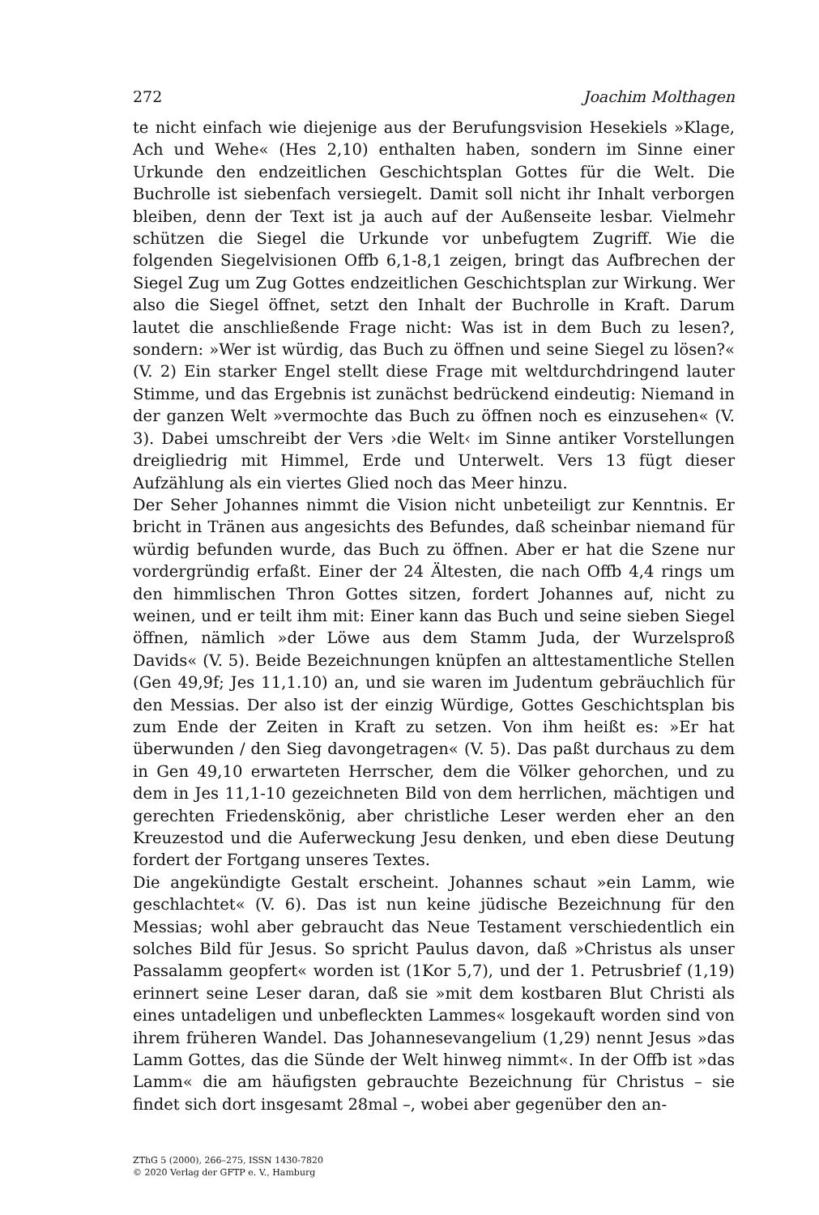272 Joachim Molthagen
te nicht einfach wie diejenige aus der Berufungsvision Hesekiels »Klage, Ach und Wehe« (Hes 2,10) enthalten haben, sondern im Sinne einer Urkunde den endzeitlichen Geschichtsplan Gottes für die Welt. Die Buchrolle ist siebenfach versiegelt. Damit soll nicht ihr Inhalt verborgen bleiben, denn der Text ist ja auch auf der Außenseite lesbar. Vielmehr schützen die Siegel die Urkunde vor unbefugtem Zugriff. Wie die folgenden Siegelvisionen Offb 6,1-8,1 zeigen, bringt das Aufbrechen der Siegel Zug um Zug Gottes endzeitlichen Geschichtsplan zur Wirkung. Wer also die Siegel öffnet, setzt den Inhalt der Buchrolle in Kraft. Darum lautet die anschließende Frage nicht: Was ist in dem Buch zu lesen?, sondern: »Wer ist würdig, das Buch zu öffnen und seine Siegel zu lösen?« (V. 2) Ein starker Engel stellt diese Frage mit weltdurchdringend lauter Stimme, und das Ergebnis ist zunächst bedrückend eindeutig: Niemand in der ganzen Welt »vermochte das Buch zu öffnen noch es einzusehen« (V. 3). Dabei umschreibt der Vers ›die Welt‹ im Sinne antiker Vorstellungen dreigliedrig mit Himmel, Erde und Unterwelt. Vers 13 fügt dieser Aufzählung als ein viertes Glied noch das Meer hinzu.
Der Seher Johannes nimmt die Vision nicht unbeteiligt zur Kenntnis. Er bricht in Tränen aus angesichts des Befundes, daß scheinbar niemand für würdig befunden wurde, das Buch zu öffnen. Aber er hat die Szene nur vordergründig erfaßt. Einer der 24 Ältesten, die nach Offb 4,4 rings um den himmlischen Thron Gottes sitzen, fordert Johannes auf, nicht zu weinen, und er teilt ihm mit: Einer kann das Buch und seine sieben Siegel öffnen, nämlich »der Löwe aus dem Stamm Juda, der Wurzelsproß Davids« (V. 5). Beide Bezeichnungen knüpfen an alttestamentliche Stellen (Gen 49,9f; Jes 11,1.10) an, und sie waren im Judentum gebräuchlich für den Messias. Der also ist der einzig Würdige, Gottes Geschichtsplan bis zum Ende der Zeiten in Kraft zu setzen. Von ihm heißt es: »Er hat überwunden / den Sieg davongetragen« (V. 5). Das paßt durchaus zu dem in Gen 49,10 erwarteten Herrscher, dem die Völker gehorchen, und zu dem in Jes 11,1-10 gezeichneten Bild von dem herrlichen, mächtigen und gerechten Friedenskönig, aber christliche Leser werden eher an den Kreuzestod und die Auferweckung Jesu denken, und eben diese Deutung fordert der Fortgang unseres Textes.
Die angekündigte Gestalt erscheint. Johannes schaut »ein Lamm, wie geschlachtet« (V. 6). Das ist nun keine jüdische Bezeichnung für den Messias; wohl aber gebraucht das Neue Testament verschiedentlich ein solches Bild für Jesus. So spricht Paulus davon, daß »Christus als unser Passalamm geopfert« worden ist (1Kor 5,7), und der 1. Petrusbrief (1,19) erinnert seine Leser daran, daß sie »mit dem kostbaren Blut Christi als eines untadeligen und unbefleckten Lammes« losgekauft worden sind von ihrem früheren Wandel. Das Johannesevangelium (1,29) nennt Jesus »das Lamm Gottes, das die Sünde der Welt hinweg nimmt«. In der Offb ist »das Lamm« die am häufigsten gebrauchte Bezeichnung für Christus – sie findet sich dort insgesamt 28mal –, wobei aber gegenüber den an-
ZThG 5 (2000), 266–275, ISSN 1430-7820
© 2020 Verlag der GFTP e. V., Hamburg